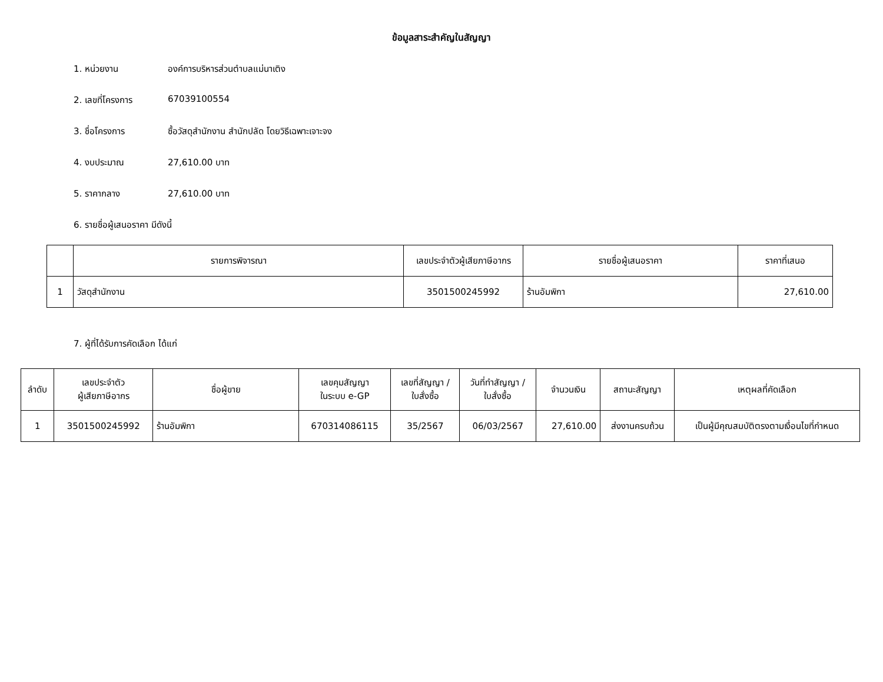ข้อมูลสาระสำคัญในสัญญา
1. หน่วยงาน องค์การบริหารส่วนตำบลแม่นาเติง
2. เลขที่โครงการ 67039100554
3. ชื่อโครงการ ซื้อวัสดุสำนักงาน สำนักปลัด โดยวิธีเฉพาะเจาะจง
4. งบประมาณ 27,610.00 บาท
5. ราคากลาง 27,610.00 บาท
6. รายชื่อผู้เสนอราคา มีดังนี้
| | รายการพิจารณา | เลขประจำตัวผู้เสียภาษีอากร | รายชื่อผู้เสนอราคา | ราคาที่เสนอ |
| --- | --- | --- | --- | --- |
| 1 | วัสดุสำนักงาน | 3501500245992 | ร้านอัมพิกา | 27,610.00 |
7. ผู้ที่ได้รับการคัดเลือก ได้แก่
| ลำดับ | เลขประจำตัว ผู้เสียภาษีอากร | ชื่อผู้ขาย | เลขคุมสัญญา ในระบบ e-GP | เลขที่สัญญา / ใบสั่งซื้อ | วันที่ทำสัญญา / ใบสั่งซื้อ | จำนวนเงิน | สถานะสัญญา | เหตุผลที่คัดเลือก |
| --- | --- | --- | --- | --- | --- | --- | --- | --- |
| 1 | 3501500245992 | ร้านอัมพิกา | 670314086115 | 35/2567 | 06/03/2567 | 27,610.00 | ส่งงานครบถ้วน | เป็นผู้มีคุณสมบัติตรงตามเงื่อนไขที่กำหนด |